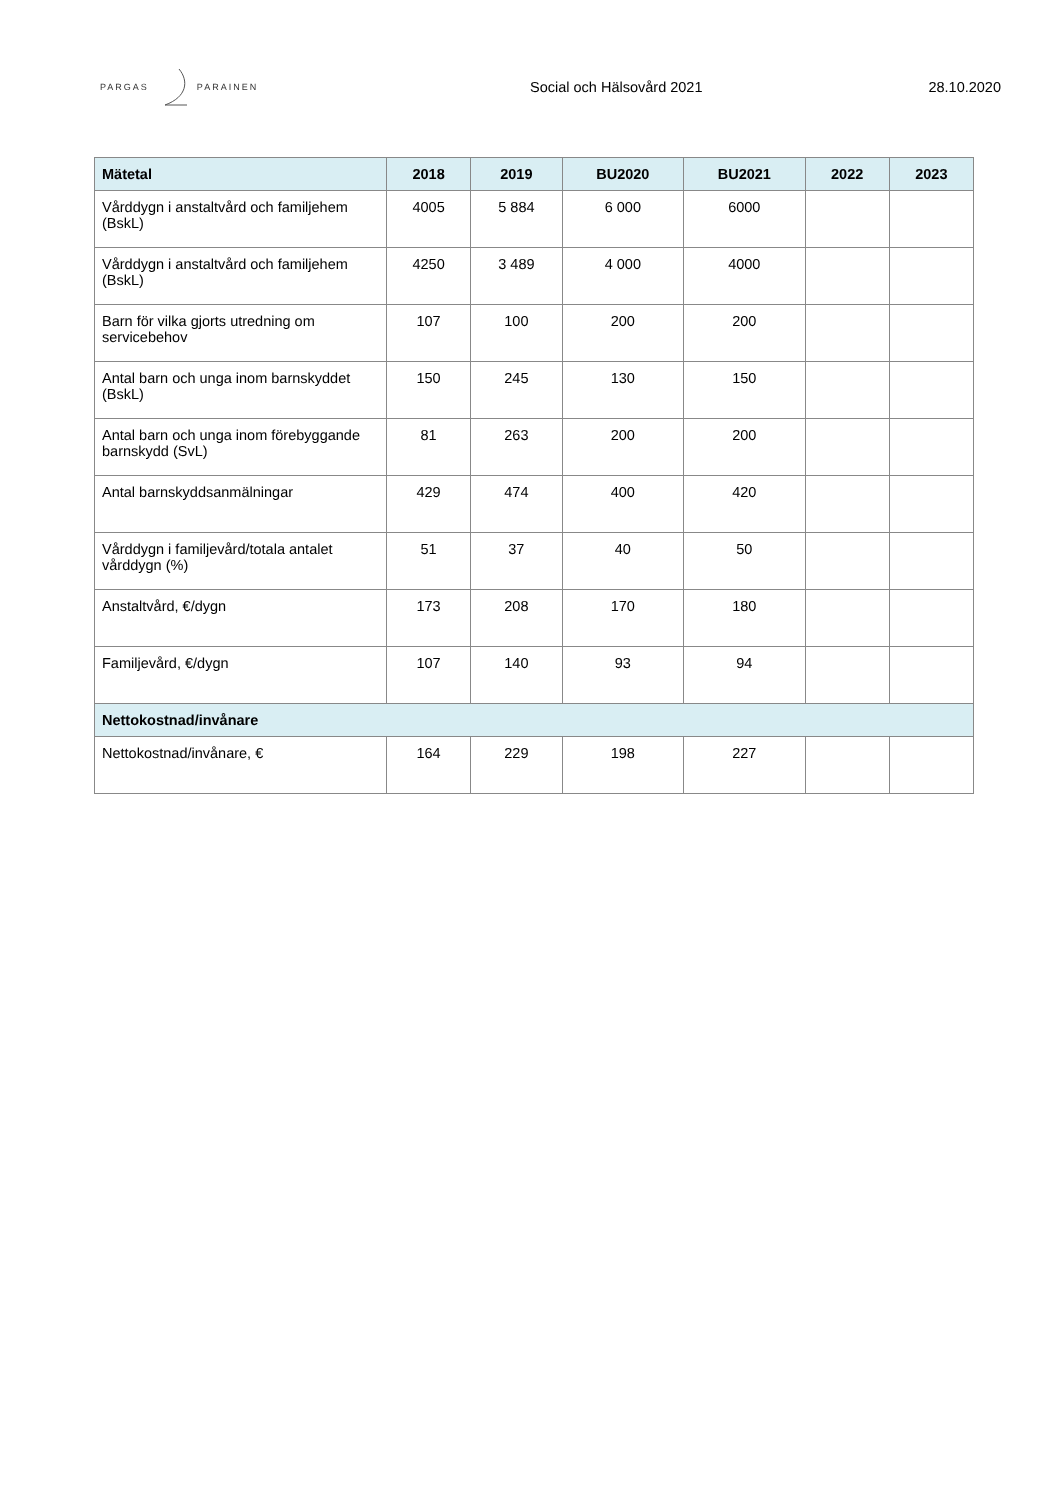PARGAS PARAINEN
Social och Hälsovård 2021 28.10.2020
| Mätetal | 2018 | 2019 | BU2020 | BU2021 | 2022 | 2023 |
| --- | --- | --- | --- | --- | --- | --- |
| Vårddygn i anstaltvård och familjehem (BskL) | 4005 | 5 884 | 6 000 | 6000 | | |
| Vårddygn i anstaltvård och familjehem (BskL) | 4250 | 3 489 | 4 000 | 4000 | | |
| Barn för vilka gjorts utredning om servicebehov | 107 | 100 | 200 | 200 | | |
| Antal barn och unga inom barnskyddet (BskL) | 150 | 245 | 130 | 150 | | |
| Antal barn och unga inom förebyggande barnskydd (SvL) | 81 | 263 | 200 | 200 | | |
| Antal barnskyddsanmälningar | 429 | 474 | 400 | 420 | | |
| Vårddygn i familjevård/totala antalet vårddygn (%) | 51 | 37 | 40 | 50 | | |
| Anstaltvård, €/dygn | 173 | 208 | 170 | 180 | | |
| Familjevård, €/dygn | 107 | 140 | 93 | 94 | | |
| Nettokostnad/invånare | | | | | | |
| Nettokostnad/invånare, € | 164 | 229 | 198 | 227 | | |